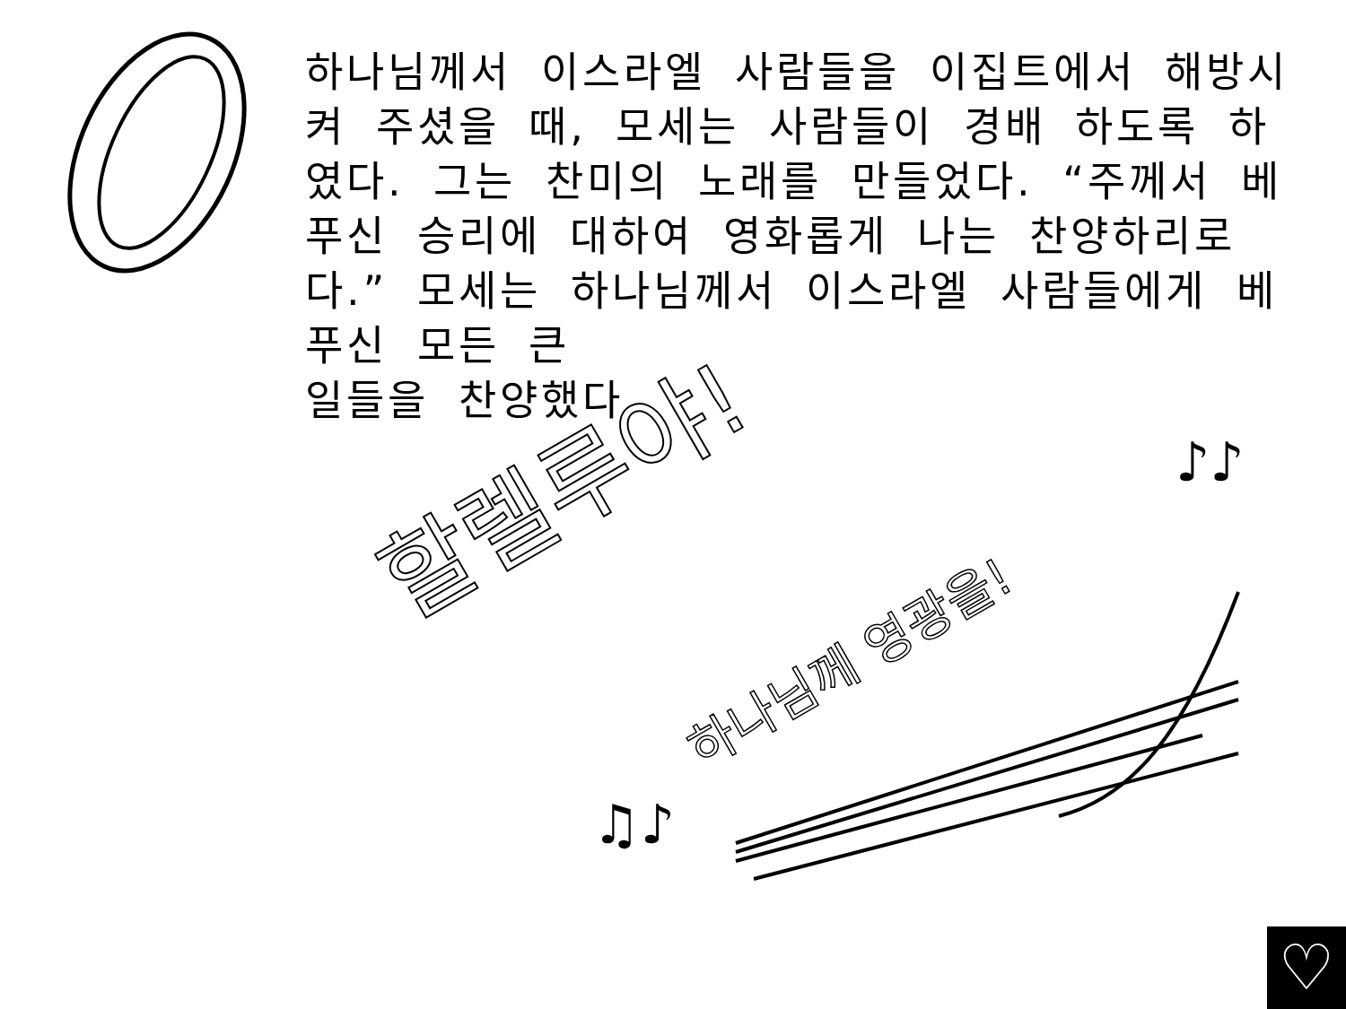하나님께서 이스라엘 사람들을 이집트에서 해방시켜 주셨을 때, 모세는 사람들이 경배 하도록 하였다. 그는 찬미의 노래를 만들었다. “주께서 베푸신 승리에 대하여 영화롭게 나는 찬양하리로다.” 모세는 하나님께서 이스라엘 사람들에게 베푸신 모든 큰
일들을 찬양했다.
할렐루야!
하나님께 영광을!
♫♪
♪♪
♪♪
♡